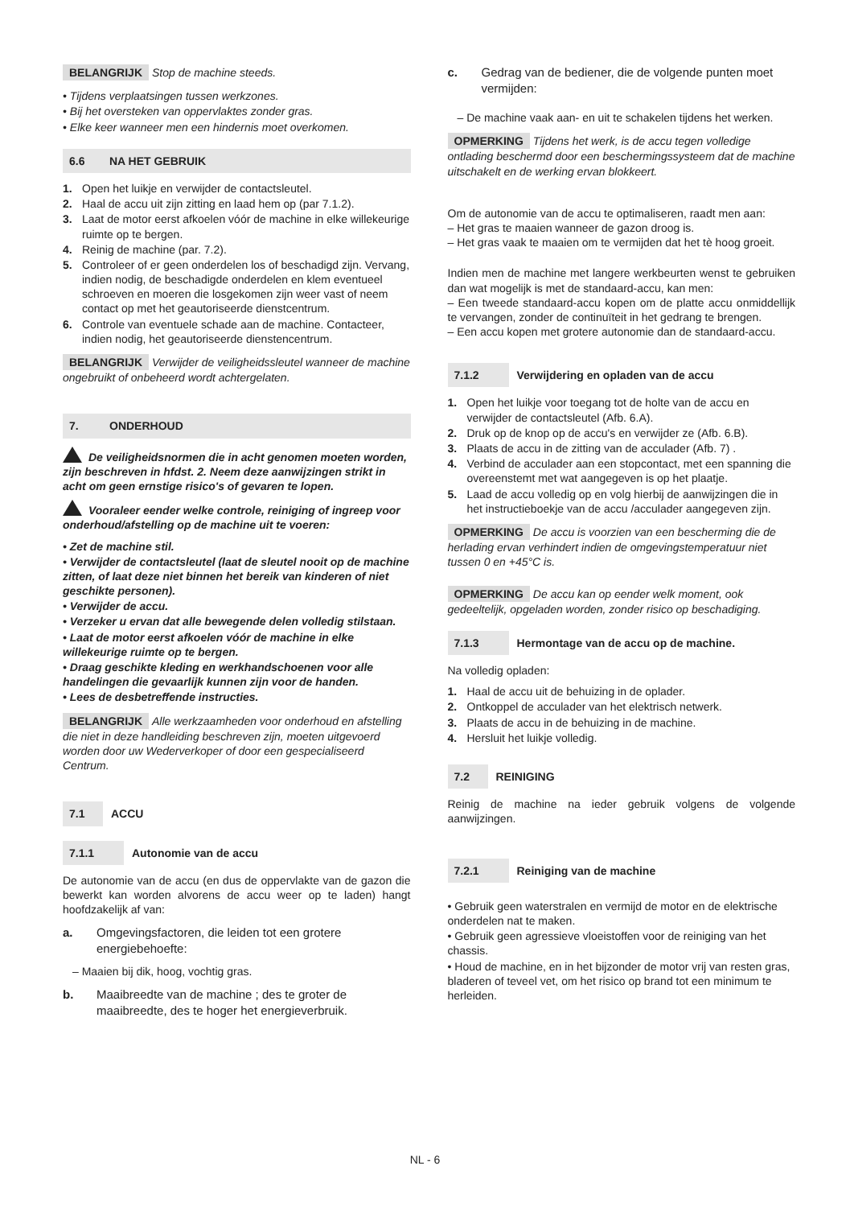BELANGRIJK Stop de machine steeds.
• Tijdens verplaatsingen tussen werkzones.
• Bij het oversteken van oppervlaktes zonder gras.
• Elke keer wanneer men een hindernis moet overkomen.
6.6 NA HET GEBRUIK
1. Open het luikje en verwijder de contactsleutel.
2. Haal de accu uit zijn zitting en laad hem op (par 7.1.2).
3. Laat de motor eerst afkoelen vóór de machine in elke willekeurige ruimte op te bergen.
4. Reinig de machine (par. 7.2).
5. Controleer of er geen onderdelen los of beschadigd zijn. Vervang, indien nodig, de beschadigde onderdelen en klem eventueel schroeven en moeren die losgekomen zijn weer vast of neem contact op met het geautoriseerde dienstcentrum.
6. Controle van eventuele schade aan de machine. Contacteer, indien nodig, het geautoriseerde dienstencentrum.
BELANGRIJK Verwijder de veiligheidssleutel wanneer de machine ongebruikt of onbeheerd wordt achtergelaten.
7. ONDERHOUD
De veiligheidsnormen die in acht genomen moeten worden, zijn beschreven in hfdst. 2. Neem deze aanwijzingen strikt in acht om geen ernstige risico's of gevaren te lopen.
Vooraleer eender welke controle, reiniging of ingreep voor onderhoud/afstelling op de machine uit te voeren:
• Zet de machine stil.
• Verwijder de contactsleutel (laat de sleutel nooit op de machine zitten, of laat deze niet binnen het bereik van kinderen of niet geschikte personen).
• Verwijder de accu.
• Verzeker u ervan dat alle bewegende delen volledig stilstaan.
• Laat de motor eerst afkoelen vóór de machine in elke willekeurige ruimte op te bergen.
• Draag geschikte kleding en werkhandschoenen voor alle handelingen die gevaarlijk kunnen zijn voor de handen.
• Lees de desbetreffende instructies.
BELANGRIJK Alle werkzaamheden voor onderhoud en afstelling die niet in deze handleiding beschreven zijn, moeten uitgevoerd worden door uw Wederverkoper of door een gespecialiseerd Centrum.
7.1 ACCU
7.1.1 Autonomie van de accu
De autonomie van de accu (en dus de oppervlakte van de gazon die bewerkt kan worden alvorens de accu weer op te laden) hangt hoofdzakelijk af van:
a. Omgevingsfactoren, die leiden tot een grotere energiebehoefte:
– Maaien bij dik, hoog, vochtig gras.
b. Maaibreedte van de machine ; des te groter de maaibreedte, des te hoger het energieverbruik.
c. Gedrag van de bediener, die de volgende punten moet vermijden:
– De machine vaak aan- en uit te schakelen tijdens het werken.
OPMERKING Tijdens het werk, is de accu tegen volledige ontlading beschermd door een beschermingssysteem dat de machine uitschakelt en de werking ervan blokkeert.
Om de autonomie van de accu te optimaliseren, raadt men aan:
– Het gras te maaien wanneer de gazon droog is.
– Het gras vaak te maaien om te vermijden dat het tè hoog groeit.
Indien men de machine met langere werkbeurten wenst te gebruiken dan wat mogelijk is met de standaard-accu, kan men:
– Een tweede standaard-accu kopen om de platte accu onmiddellijk te vervangen, zonder de continuïteit in het gedrang te brengen.
– Een accu kopen met grotere autonomie dan de standaard-accu.
7.1.2 Verwijdering en opladen van de accu
1. Open het luikje voor toegang tot de holte van de accu en verwijder de contactsleutel (Afb. 6.A).
2. Druk op de knop op de accu's en verwijder ze (Afb. 6.B).
3. Plaats de accu in de zitting van de acculader (Afb. 7) .
4. Verbind de acculader aan een stopcontact, met een spanning die overeenstemt met wat aangegeven is op het plaatje.
5. Laad de accu volledig op en volg hierbij de aanwijzingen die in het instructieboekje van de accu /acculader aangegeven zijn.
OPMERKING De accu is voorzien van een bescherming die de herlading ervan verhindert indien de omgevingstemperatuur niet tussen 0 en +45°C is.
OPMERKING De accu kan op eender welk moment, ook gedeeltelijk, opgeladen worden, zonder risico op beschadiging.
7.1.3 Hermontage van de accu op de machine.
Na volledig opladen:
1. Haal de accu uit de behuizing in de oplader.
2. Ontkoppel de acculader van het elektrisch netwerk.
3. Plaats de accu in de behuizing in de machine.
4. Hersluit het luikje volledig.
7.2 REINIGING
Reinig de machine na ieder gebruik volgens de volgende aanwijzingen.
7.2.1 Reiniging van de machine
• Gebruik geen waterstralen en vermijd de motor en de elektrische onderdelen nat te maken.
• Gebruik geen agressieve vloeistoffen voor de reiniging van het chassis.
• Houd de machine, en in het bijzonder de motor vrij van resten gras, bladeren of teveel vet, om het risico op brand tot een minimum te herleiden.
NL - 6